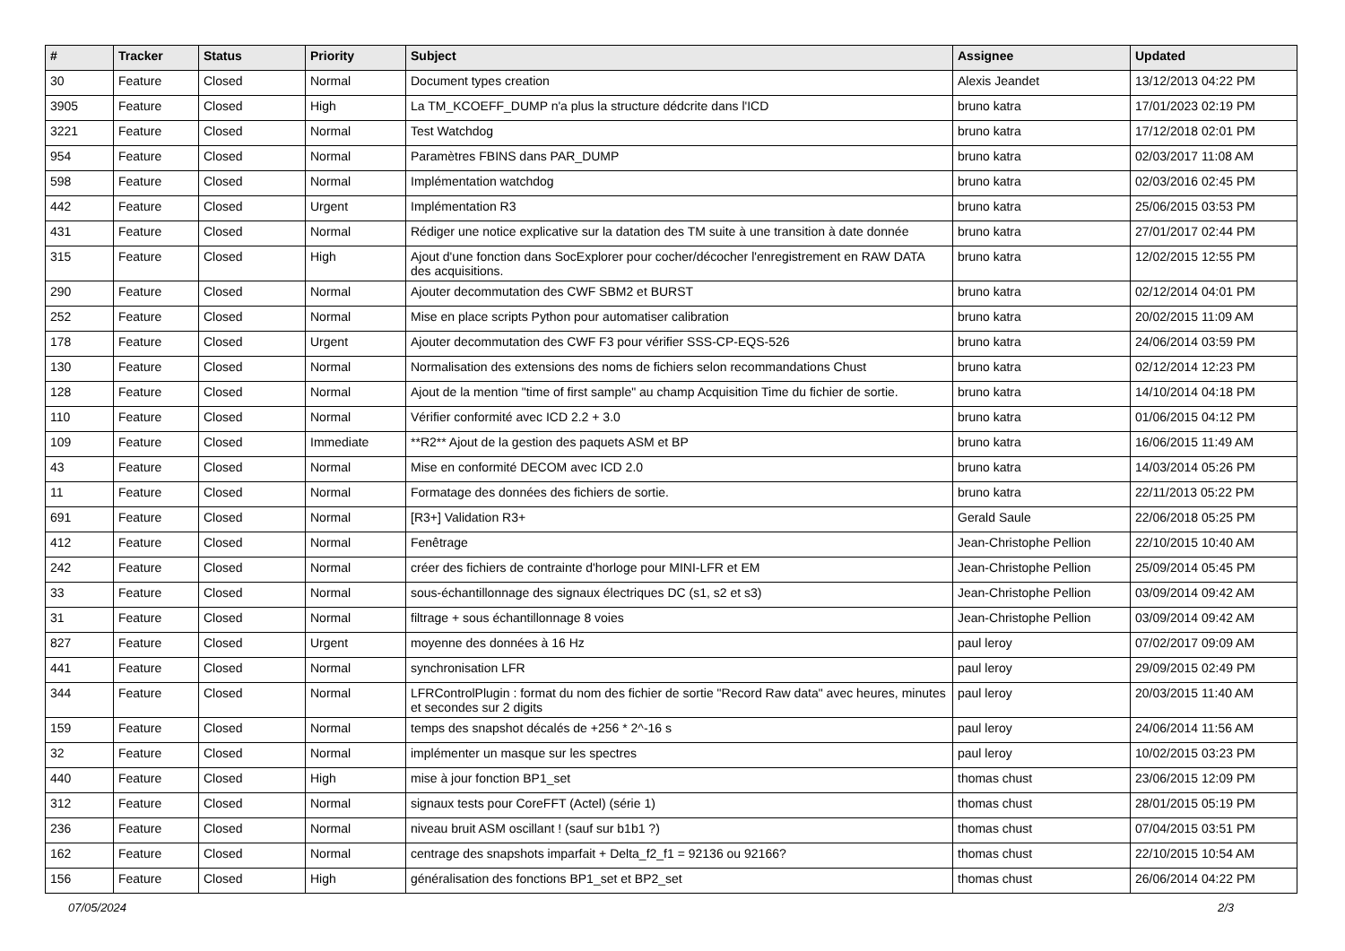| # | Tracker | Status | Priority | Subject | Assignee | Updated |
| --- | --- | --- | --- | --- | --- | --- |
| 30 | Feature | Closed | Normal | Document types creation | Alexis Jeandet | 13/12/2013 04:22 PM |
| 3905 | Feature | Closed | High | La TM_KCOEFF_DUMP n'a plus la structure dédcrite dans l'ICD | bruno katra | 17/01/2023 02:19 PM |
| 3221 | Feature | Closed | Normal | Test Watchdog | bruno katra | 17/12/2018 02:01 PM |
| 954 | Feature | Closed | Normal | Paramètres FBINS dans PAR_DUMP | bruno katra | 02/03/2017 11:08 AM |
| 598 | Feature | Closed | Normal | Implémentation watchdog | bruno katra | 02/03/2016 02:45 PM |
| 442 | Feature | Closed | Urgent | Implémentation R3 | bruno katra | 25/06/2015 03:53 PM |
| 431 | Feature | Closed | Normal | Rédiger une notice explicative sur la datation des TM suite à une transition à date donnée | bruno katra | 27/01/2017 02:44 PM |
| 315 | Feature | Closed | High | Ajout d'une fonction dans SocExplorer pour cocher/décocher l'enregistrement en RAW DATA des acquisitions. | bruno katra | 12/02/2015 12:55 PM |
| 290 | Feature | Closed | Normal | Ajouter decommutation des CWF SBM2 et BURST | bruno katra | 02/12/2014 04:01 PM |
| 252 | Feature | Closed | Normal | Mise en place scripts Python pour automatiser calibration | bruno katra | 20/02/2015 11:09 AM |
| 178 | Feature | Closed | Urgent | Ajouter decommutation des CWF F3 pour vérifier SSS-CP-EQS-526 | bruno katra | 24/06/2014 03:59 PM |
| 130 | Feature | Closed | Normal | Normalisation des extensions des noms de fichiers selon recommandations Chust | bruno katra | 02/12/2014 12:23 PM |
| 128 | Feature | Closed | Normal | Ajout de la mention "time of first sample" au champ Acquisition Time du fichier de sortie. | bruno katra | 14/10/2014 04:18 PM |
| 110 | Feature | Closed | Normal | Vérifier conformité avec ICD 2.2 + 3.0 | bruno katra | 01/06/2015 04:12 PM |
| 109 | Feature | Closed | Immediate | **R2** Ajout de la gestion des paquets ASM et BP | bruno katra | 16/06/2015 11:49 AM |
| 43 | Feature | Closed | Normal | Mise en conformité DECOM avec ICD 2.0 | bruno katra | 14/03/2014 05:26 PM |
| 11 | Feature | Closed | Normal | Formatage des données des fichiers de sortie. | bruno katra | 22/11/2013 05:22 PM |
| 691 | Feature | Closed | Normal | [R3+] Validation R3+ | Gerald Saule | 22/06/2018 05:25 PM |
| 412 | Feature | Closed | Normal | Fenêtrage | Jean-Christophe Pellion | 22/10/2015 10:40 AM |
| 242 | Feature | Closed | Normal | créer des fichiers de contrainte d'horloge pour MINI-LFR et EM | Jean-Christophe Pellion | 25/09/2014 05:45 PM |
| 33 | Feature | Closed | Normal | sous-échantillonnage des signaux électriques DC (s1, s2 et s3) | Jean-Christophe Pellion | 03/09/2014 09:42 AM |
| 31 | Feature | Closed | Normal | filtrage + sous échantillonnage 8 voies | Jean-Christophe Pellion | 03/09/2014 09:42 AM |
| 827 | Feature | Closed | Urgent | moyenne des données à 16 Hz | paul leroy | 07/02/2017 09:09 AM |
| 441 | Feature | Closed | Normal | synchronisation LFR | paul leroy | 29/09/2015 02:49 PM |
| 344 | Feature | Closed | Normal | LFRControlPlugin : format du nom des fichier de sortie "Record Raw data" avec heures, minutes et secondes sur 2 digits | paul leroy | 20/03/2015 11:40 AM |
| 159 | Feature | Closed | Normal | temps des snapshot décalés de +256 * 2^-16 s | paul leroy | 24/06/2014 11:56 AM |
| 32 | Feature | Closed | Normal | implémenter un masque sur les spectres | paul leroy | 10/02/2015 03:23 PM |
| 440 | Feature | Closed | High | mise à jour fonction BP1_set | thomas chust | 23/06/2015 12:09 PM |
| 312 | Feature | Closed | Normal | signaux tests pour CoreFFT (Actel) (série 1) | thomas chust | 28/01/2015 05:19 PM |
| 236 | Feature | Closed | Normal | niveau bruit ASM oscillant ! (sauf sur b1b1 ?) | thomas chust | 07/04/2015 03:51 PM |
| 162 | Feature | Closed | Normal | centrage des snapshots imparfait + Delta_f2_f1 = 92136 ou 92166? | thomas chust | 22/10/2015 10:54 AM |
| 156 | Feature | Closed | High | généralisation des fonctions BP1_set et BP2_set | thomas chust | 26/06/2014 04:22 PM |
07/05/2024 2/3